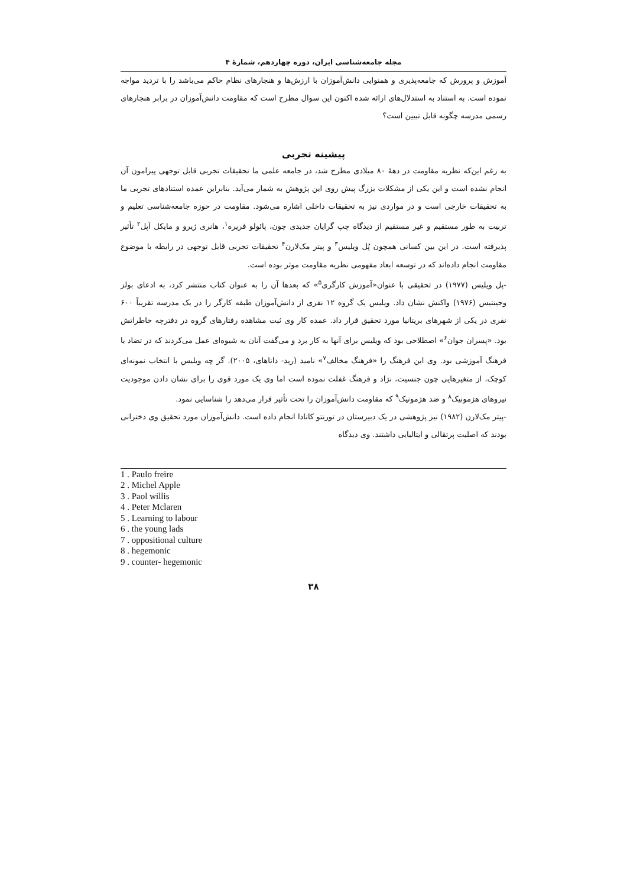مجله جامعه‌شناسی ایران، دوره چهاردهم، شمارهٔ ۴
آموزش و پرورش که جامعه‌پذیری و همنوایی دانش‌آموزان با ارزش‌ها و هنجارهای نظام حاکم می‌باشد را با تردید مواجه نموده است. به استناد به استدلال‌های ارائه شده اکنون این سوال مطرح است که مقاومت دانش‌آموزان در برابر هنجارهای رسمی مدرسه چگونه قابل تبیین است؟
پیشینه تجربی
به رغم این‌که نظریه مقاومت در دههٔ ۸۰ میلادی مطرح شد، در جامعه علمی ما تحقیقات تجربی قابل توجهی پیرامون آن انجام نشده است و این یکی از مشکلات بزرگ پیش روی این پژوهش به شمار می‌آید. بنابراین عمده استنادهای تجربی ما به تحقیقات خارجی است و در مواردی نیز به تحقیقات داخلی اشاره می‌شود. مقاومت در حوزه جامعه‌شناسی تعلیم و تربیت به طور مستقیم و غیر مستقیم از دیدگاه چپ گرایان جدیدی چون، پائولو فریره<sup>۱</sup>، هانری ژیرو و مایکل آپل<sup>۲</sup> تأثیر پذیرفته است. در این بین کسانی همچون پُل ویلیس<sup>۳</sup> و پیتر مک‌لارن<sup>۴</sup> تحقیقات تجربی قابل توجهی در رابطه با موضوع مقاومت انجام داده‌اند که در توسعه ابعاد مفهومی نظریه مقاومت موثر بوده است.
-پل ویلیس (۱۹۷۷) در تحقیقی با عنوان«آموزش کارگری<sup>۵</sup>» که بعدها آن را به عنوان کتاب منتشر کرد، به ادعای بولز وجینتیس (۱۹۷۶) واکنش نشان داد. ویلیس یک گروه ۱۲ نفری از دانش‌آموزان طبقه کارگر را در یک مدرسه تقریباً ۶۰۰ نفری در یکی از شهرهای بریتانیا مورد تحقیق قرار داد. عمده کار وی ثبت مشاهده رفتارهای گروه در دفترچه خاطراتش بود. «پسران جوان<sup>۶</sup>» اصطلاحی بود که ویلیس برای آنها به کار برد و می‌گفت آنان به شیوه‌ای عمل می‌کردند که در تضاد با فرهنگ آموزشی بود. وی این فرهنگ را «فرهنگ مخالف<sup>۷</sup>» نامید (رید- داناهای، ۲۰۰۵). گر چه ویلیس با انتخاب نمونه‌ای کوچک، از متغیرهایی چون جنسیت، نژاد و فرهنگ غفلت نموده است اما وی یک مورد قوی را برای نشان دادن موجودیت نیروهای هژمونیک<sup>۸</sup> و ضد هژمونیک<sup>۹</sup> که مقاومت دانش‌آموزان را تحت تأثیر قرار می‌دهد را شناسایی نمود.
-پیتر مک‌لارن (۱۹۸۲) نیز پژوهشی در یک دبیرستان در تورنتو کانادا انجام داده است. دانش‌آموزان مورد تحقیق وی دخترانی بودند که اصلیت پرتقالی و ایتالیایی داشتند. وی دیدگاه
1 . Paulo freire
2 . Michel Apple
3 . Paol willis
4 . Peter Mclaren
5 . Learning to labour
6 . the young lads
7 . oppositional culture
8 . hegemonic
9 . counter- hegemonic
۳۸